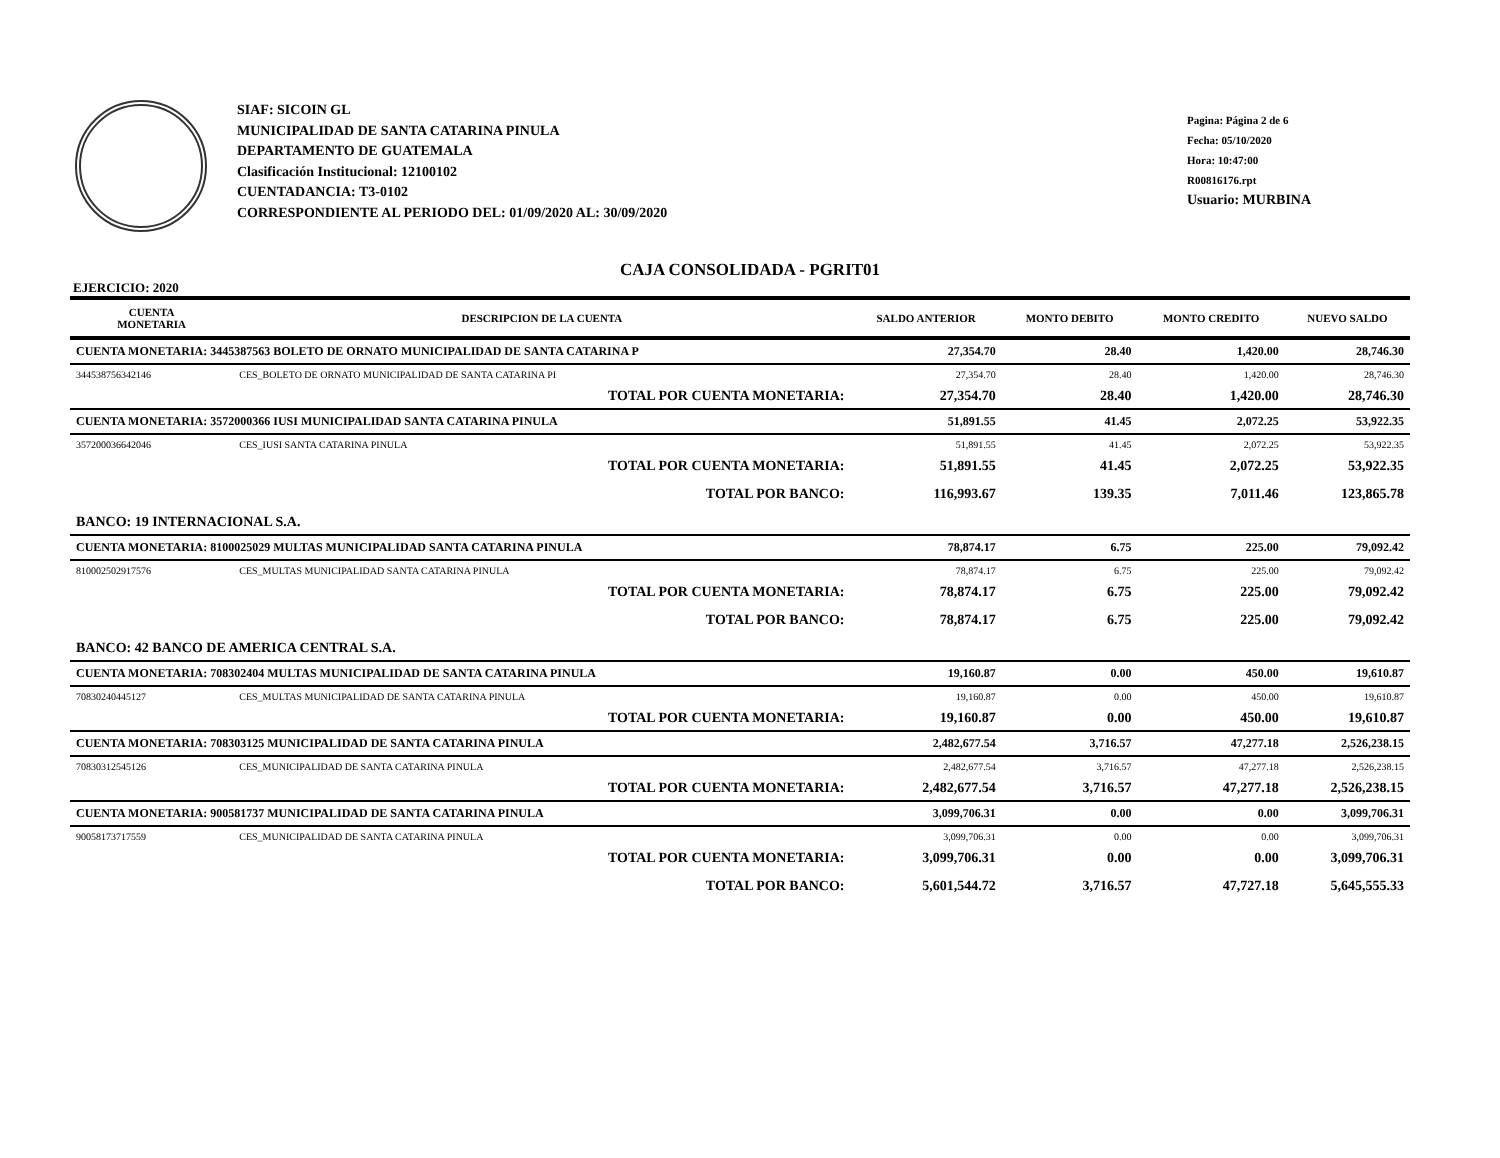SIAF: SICOIN GL
MUNICIPALIDAD DE SANTA CATARINA PINULA
DEPARTAMENTO DE GUATEMALA
Clasificación Institucional: 12100102
CUENTADANCIA: T3-0102
CORRESPONDIENTE AL PERIODO DEL: 01/09/2020 AL: 30/09/2020
Pagina: Página 2 de 6
Fecha: 05/10/2020
Hora: 10:47:00
R00816176.rpt
Usuario: MURBINA
CAJA CONSOLIDADA - PGRIT01
EJERCICIO: 2020
| CUENTA MONETARIA | DESCRIPCION DE LA CUENTA | SALDO ANTERIOR | MONTO DEBITO | MONTO CREDITO | NUEVO SALDO |
| --- | --- | --- | --- | --- | --- |
| CUENTA MONETARIA: 3445387563 BOLETO DE ORNATO MUNICIPALIDAD DE SANTA CATARINA P | | 27,354.70 | 28.40 | 1,420.00 | 28,746.30 |
| 344538756342146 | CES_BOLETO DE ORNATO MUNICIPALIDAD DE SANTA CATARINA PI | 27,354.70 | 28.40 | 1,420.00 | 28,746.30 |
| | TOTAL POR CUENTA MONETARIA: | 27,354.70 | 28.40 | 1,420.00 | 28,746.30 |
| CUENTA MONETARIA: 3572000366 IUSI MUNICIPALIDAD SANTA CATARINA PINULA | | 51,891.55 | 41.45 | 2,072.25 | 53,922.35 |
| 357200036642046 | CES_IUSI SANTA CATARINA PINULA | 51,891.55 | 41.45 | 2,072.25 | 53,922.35 |
| | TOTAL POR CUENTA MONETARIA: | 51,891.55 | 41.45 | 2,072.25 | 53,922.35 |
| | TOTAL POR BANCO: | 116,993.67 | 139.35 | 7,011.46 | 123,865.78 |
| BANCO: 19 INTERNACIONAL S.A. | | | | | |
| CUENTA MONETARIA: 8100025029 MULTAS MUNICIPALIDAD SANTA CATARINA PINULA | | 78,874.17 | 6.75 | 225.00 | 79,092.42 |
| 810002502917576 | CES_MULTAS MUNICIPALIDAD SANTA CATARINA PINULA | 78,874.17 | 6.75 | 225.00 | 79,092.42 |
| | TOTAL POR CUENTA MONETARIA: | 78,874.17 | 6.75 | 225.00 | 79,092.42 |
| | TOTAL POR BANCO: | 78,874.17 | 6.75 | 225.00 | 79,092.42 |
| BANCO: 42 BANCO DE AMERICA CENTRAL S.A. | | | | | |
| CUENTA MONETARIA: 708302404 MULTAS MUNICIPALIDAD DE SANTA CATARINA PINULA | | 19,160.87 | 0.00 | 450.00 | 19,610.87 |
| 70830240445127 | CES_MULTAS MUNICIPALIDAD DE SANTA CATARINA PINULA | 19,160.87 | 0.00 | 450.00 | 19,610.87 |
| | TOTAL POR CUENTA MONETARIA: | 19,160.87 | 0.00 | 450.00 | 19,610.87 |
| CUENTA MONETARIA: 708303125 MUNICIPALIDAD DE SANTA CATARINA PINULA | | 2,482,677.54 | 3,716.57 | 47,277.18 | 2,526,238.15 |
| 70830312545126 | CES_MUNICIPALIDAD DE SANTA CATARINA PINULA | 2,482,677.54 | 3,716.57 | 47,277.18 | 2,526,238.15 |
| | TOTAL POR CUENTA MONETARIA: | 2,482,677.54 | 3,716.57 | 47,277.18 | 2,526,238.15 |
| CUENTA MONETARIA: 900581737 MUNICIPALIDAD DE SANTA CATARINA PINULA | | 3,099,706.31 | 0.00 | 0.00 | 3,099,706.31 |
| 90058173717559 | CES_MUNICIPALIDAD DE SANTA CATARINA PINULA | 3,099,706.31 | 0.00 | 0.00 | 3,099,706.31 |
| | TOTAL POR CUENTA MONETARIA: | 3,099,706.31 | 0.00 | 0.00 | 3,099,706.31 |
| | TOTAL POR BANCO: | 5,601,544.72 | 3,716.57 | 47,727.18 | 5,645,555.33 |